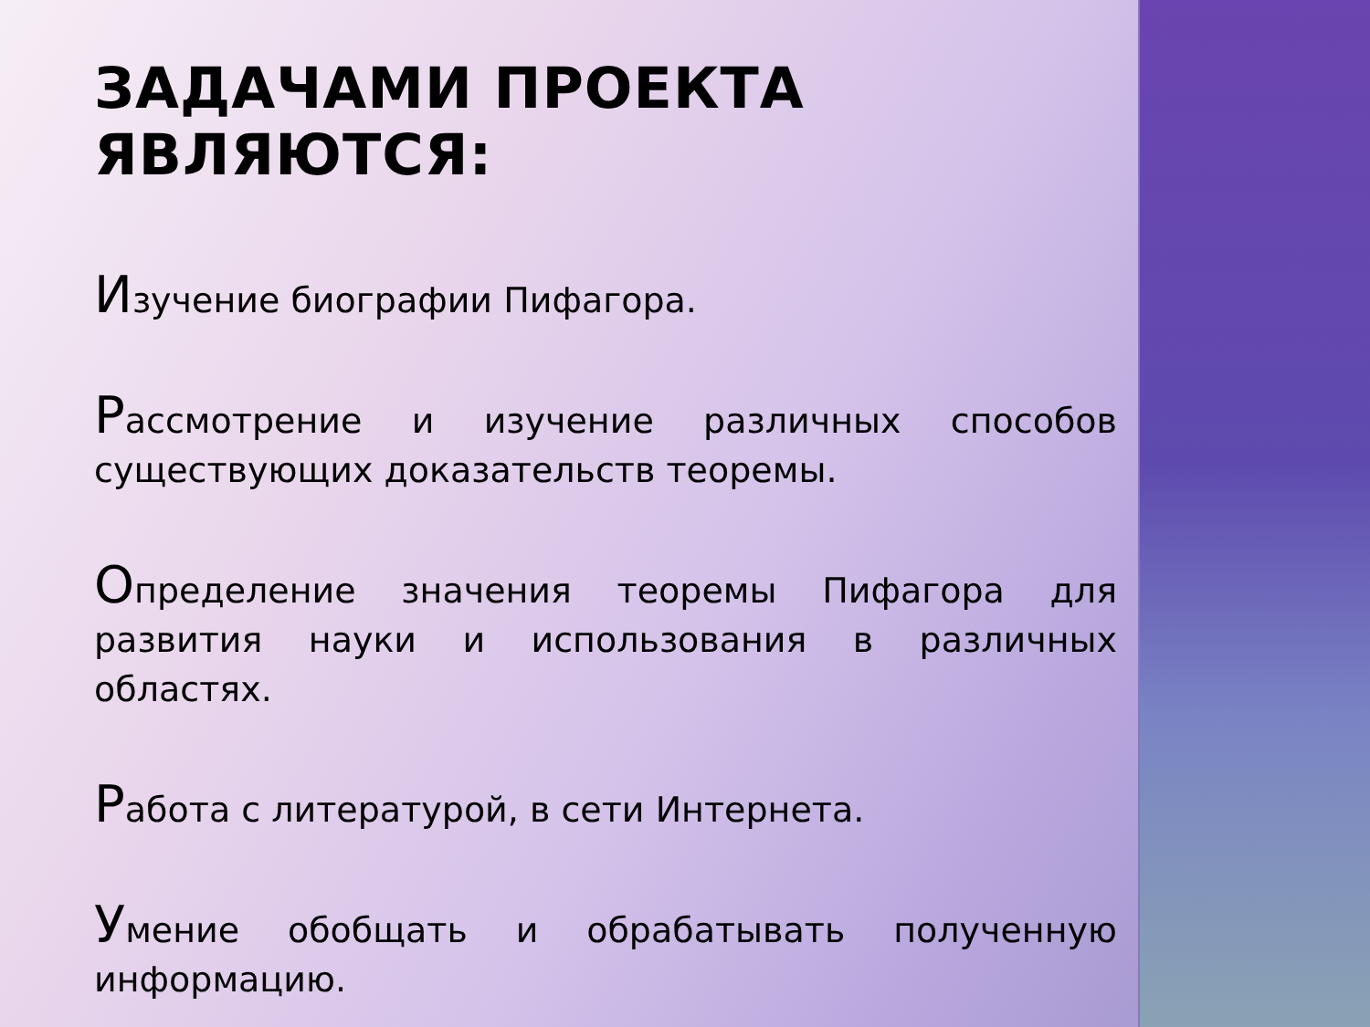ЗАДАЧАМИ ПРОЕКТА ЯВЛЯЮТСЯ:
Изучение биографии Пифагора.
Рассмотрение и изучение различных способов существующих доказательств теоремы.
Определение значения теоремы Пифагора для развития науки и использования в различных областях.
Работа с литературой, в сети Интернета.
Умение обобщать и обрабатывать полученную информацию.